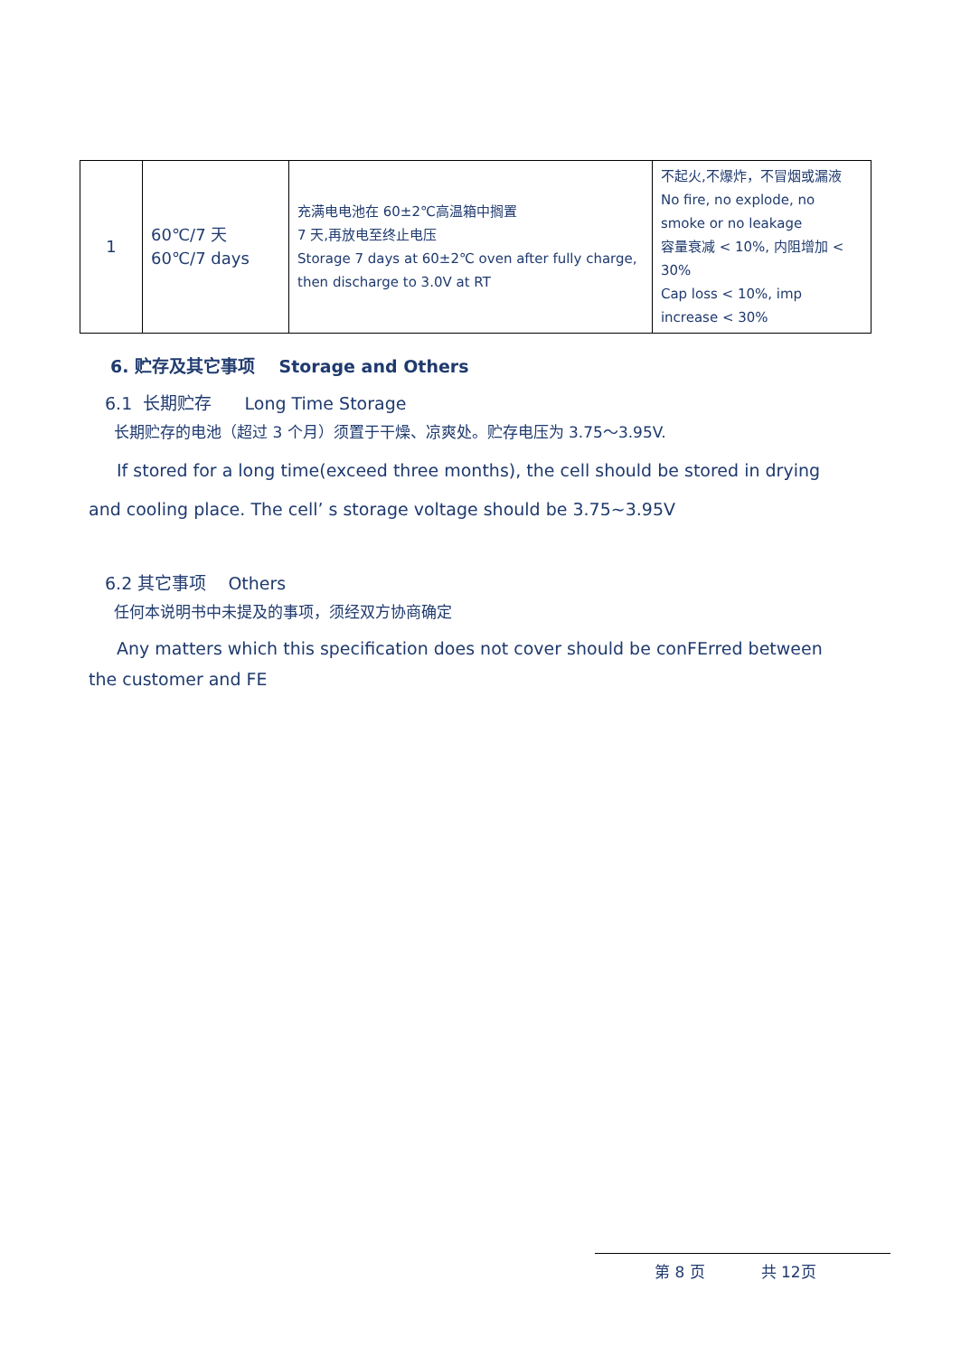| 1 | 60℃/7 天 60℃/7 days | 充满电电池在 60±2℃高温箱中搁置 7 天,再放电至终止电压 Storage 7 days at 60±2℃ oven after fully charge, then discharge to 3.0V at RT | 不起火,不爆炸，不冒烟或漏液 No fire, no explode, no smoke or no leakage 容量衰减 < 10%, 内阻增加 < 30% Cap loss < 10%, imp increase < 30% |
6. 贮存及其它事项 Storage and Others
6.1 长期贮存 Long Time Storage
长期贮存的电池（超过 3 个月）须置于干燥、凉爽处。贮存电压为 3.75～3.95V.
If stored for a long time(exceed three months), the cell should be stored in drying and cooling place. The cell’ s storage voltage should be 3.75~3.95V
6.2 其它事项 Others
任何本说明书中未提及的事项，须经双方协商确定
Any matters which this specification does not cover should be conFErred between the customer and FE
第 8 页 共 12页